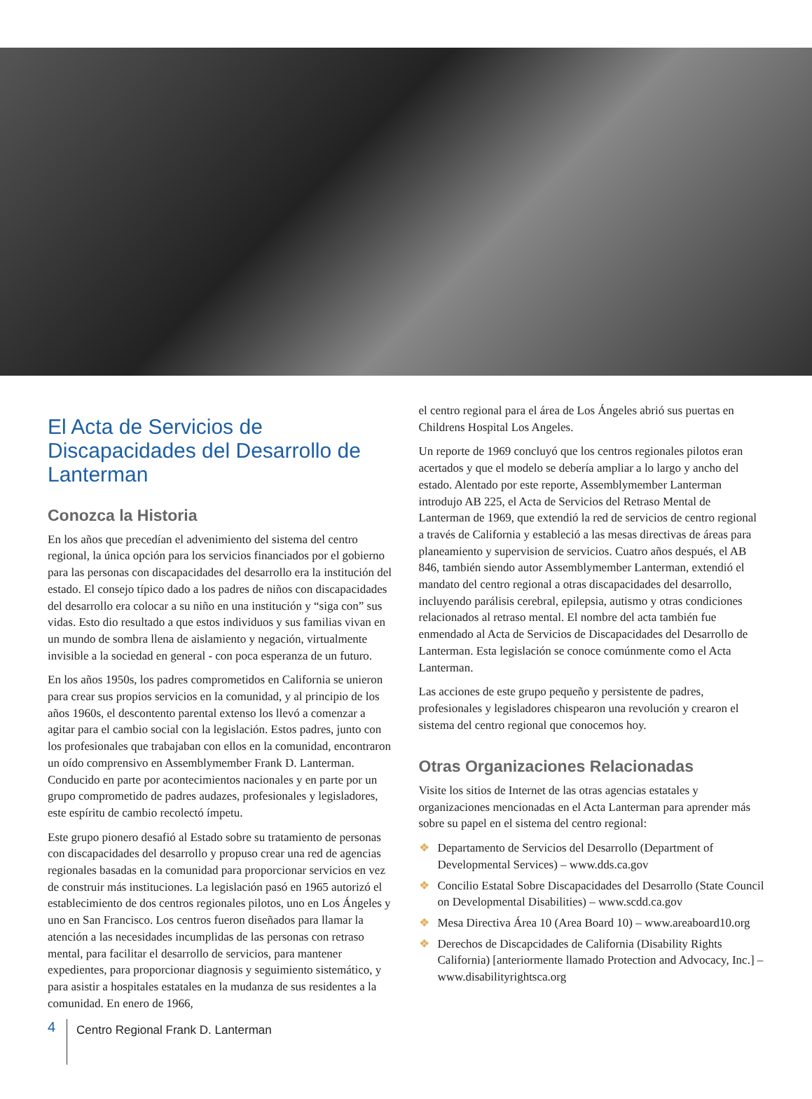El Acta de Servicios de Discapacidades del Desarrollo de Lanterman
Conozca la Historia
En los años que precedían el advenimiento del sistema del centro regional, la única opción para los servicios financiados por el gobierno para las personas con discapacidades del desarrollo era la institución del estado. El consejo típico dado a los padres de niños con discapacidades del desarrollo era colocar a su niño en una institución y “siga con” sus vidas. Esto dio resultado a que estos individuos y sus familias vivan en un mundo de sombra llena de aislamiento y negación, virtualmente invisible a la sociedad en general - con poca esperanza de un futuro.
En los años 1950s, los padres comprometidos en California se unieron para crear sus propios servicios en la comunidad, y al principio de los años 1960s, el descontento parental extenso los llevó a comenzar a agitar para el cambio social con la legislación. Estos padres, junto con los profesionales que trabajaban con ellos en la comunidad, encontraron un oído comprensivo en Assemblymember Frank D. Lanterman. Conducido en parte por acontecimientos nacionales y en parte por un grupo comprometido de padres audazes, profesionales y legisladores, este espíritu de cambio recolectó ímpetu.
Este grupo pionero desafió al Estado sobre su tratamiento de personas con discapacidades del desarrollo y propuso crear una red de agencias regionales basadas en la comunidad para proporcionar servicios en vez de construir más instituciones. La legislación pasó en 1965 autorizó el establecimiento de dos centros regionales pilotos, uno en Los Ángeles y uno en San Francisco. Los centros fueron diseñados para llamar la atención a las necesidades incumplidas de las personas con retraso mental, para facilitar el desarrollo de servicios, para mantener expedientes, para proporcionar diagnosis y seguimiento sistemático, y para asistir a hospitales estatales en la mudanza de sus residentes a la comunidad. En enero de 1966,
el centro regional para el área de Los Ángeles abrió sus puertas en Childrens Hospital Los Angeles.
Un reporte de 1969 concluyó que los centros regionales pilotos eran acertados y que el modelo se debería ampliar a lo largo y ancho del estado. Alentado por este reporte, Assemblymember Lanterman introdujo AB 225, el Acta de Servicios del Retraso Mental de Lanterman de 1969, que extendió la red de servicios de centro regional a través de California y estableció a las mesas directivas de áreas para planeamiento y supervision de servicios. Cuatro años después, el AB 846, también siendo autor Assemblymember Lanterman, extendió el mandato del centro regional a otras discapacidades del desarrollo, incluyendo parálisis cerebral, epilepsia, autismo y otras condiciones relacionados al retraso mental. El nombre del acta también fue enmendado al Acta de Servicios de Discapacidades del Desarrollo de Lanterman. Esta legislación se conoce comúnmente como el Acta Lanterman.
Las acciones de este grupo pequeño y persistente de padres, profesionales y legisladores chispearon una revolución y crearon el sistema del centro regional que conocemos hoy.
Otras Organizaciones Relacionadas
Visite los sitios de Internet de las otras agencias estatales y organizaciones mencionadas en el Acta Lanterman para aprender más sobre su papel en el sistema del centro regional:
❖ Departamento de Servicios del Desarrollo (Department of Developmental Services) – www.dds.ca.gov
❖ Concilio Estatal Sobre Discapacidades del Desarrollo (State Council on Developmental Disabilities) – www.scdd.ca.gov
❖ Mesa Directiva Área 10 (Area Board 10) – www.areaboard10.org
❖ Derechos de Discapcidades de California (Disability Rights California) [anteriormente llamado Protection and Advocacy, Inc.] – www.disabilityrightsca.org
4
Centro Regional Frank D. Lanterman